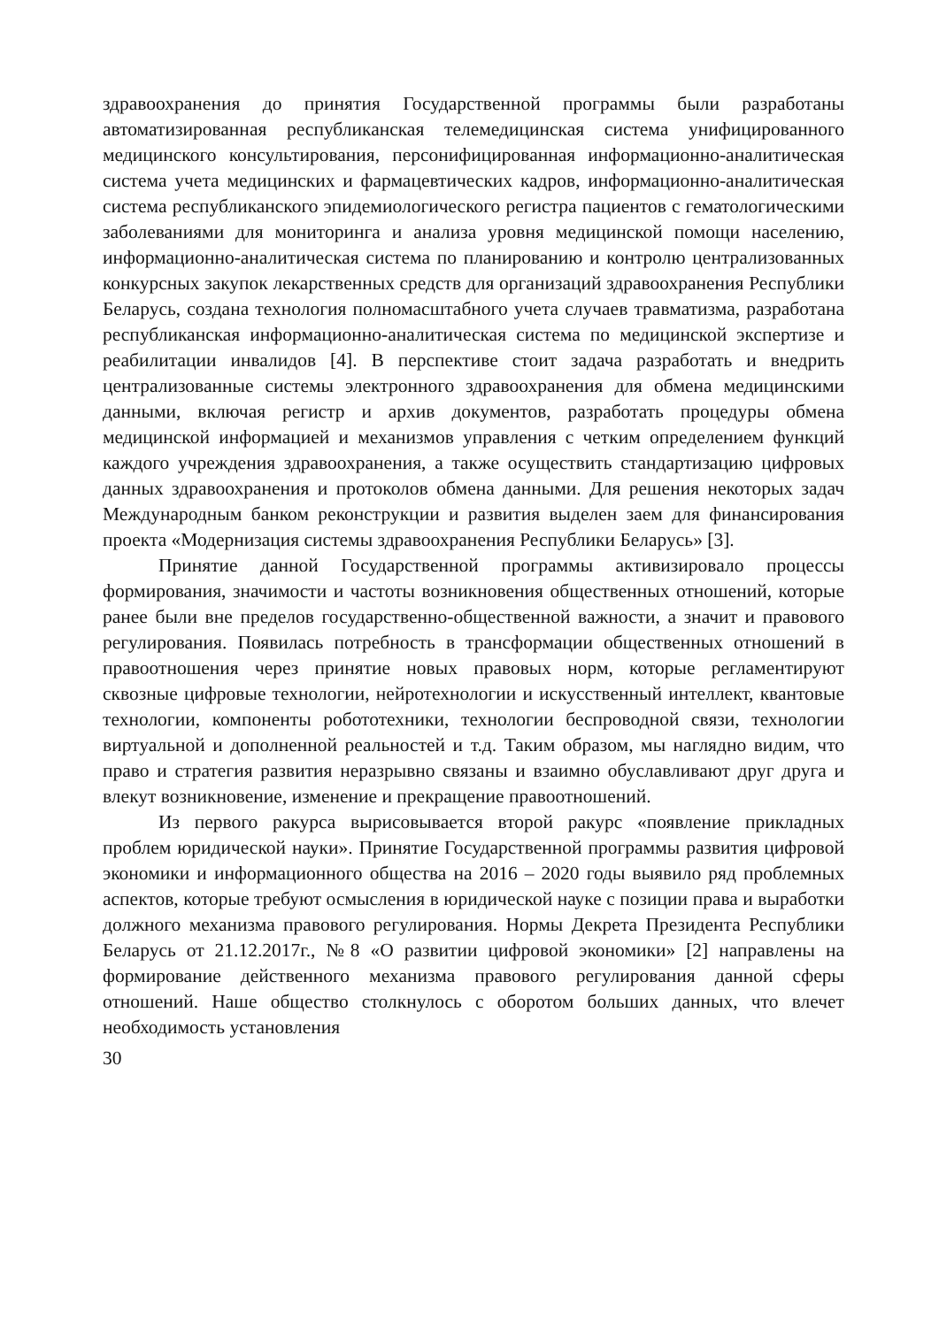здравоохранения до принятия Государственной программы были разработаны автоматизированная республиканская телемедицинская система унифицированного медицинского консультирования, персонифицированная информационно-аналитическая система учета медицинских и фармацевтических кадров, информационно-аналитическая система республиканского эпидемиологического регистра пациентов с гематологическими заболеваниями для мониторинга и анализа уровня медицинской помощи населению, информационно-аналитическая система по планированию и контролю централизованных конкурсных закупок лекарственных средств для организаций здравоохранения Республики Беларусь, создана технология полномасштабного учета случаев травматизма, разработана республиканская информационно-аналитическая система по медицинской экспертизе и реабилитации инвалидов [4]. В перспективе стоит задача разработать и внедрить централизованные системы электронного здравоохранения для обмена медицинскими данными, включая регистр и архив документов, разработать процедуры обмена медицинской информацией и механизмов управления с четким определением функций каждого учреждения здравоохранения, а также осуществить стандартизацию цифровых данных здравоохранения и протоколов обмена данными. Для решения некоторых задач Международным банком реконструкции и развития выделен заем для финансирования проекта «Модернизация системы здравоохранения Республики Беларусь» [3].
Принятие данной Государственной программы активизировало процессы формирования, значимости и частоты возникновения общественных отношений, которые ранее были вне пределов государственно-общественной важности, а значит и правового регулирования. Появилась потребность в трансформации общественных отношений в правоотношения через принятие новых правовых норм, которые регламентируют сквозные цифровые технологии, нейротехнологии и искусственный интеллект, квантовые технологии, компоненты робототехники, технологии беспроводной связи, технологии виртуальной и дополненной реальностей и т.д. Таким образом, мы наглядно видим, что право и стратегия развития неразрывно связаны и взаимно обуславливают друг друга и влекут возникновение, изменение и прекращение правоотношений.
Из первого ракурса вырисовывается второй ракурс «появление прикладных проблем юридической науки». Принятие Государственной программы развития цифровой экономики и информационного общества на 2016 – 2020 годы выявило ряд проблемных аспектов, которые требуют осмысления в юридической науке с позиции права и выработки должного механизма правового регулирования. Нормы Декрета Президента Республики Беларусь от 21.12.2017г., №8 «О развитии цифровой экономики» [2] направлены на формирование действенного механизма правового регулирования данной сферы отношений. Наше общество столкнулось с оборотом больших данных, что влечет необходимость установления
30